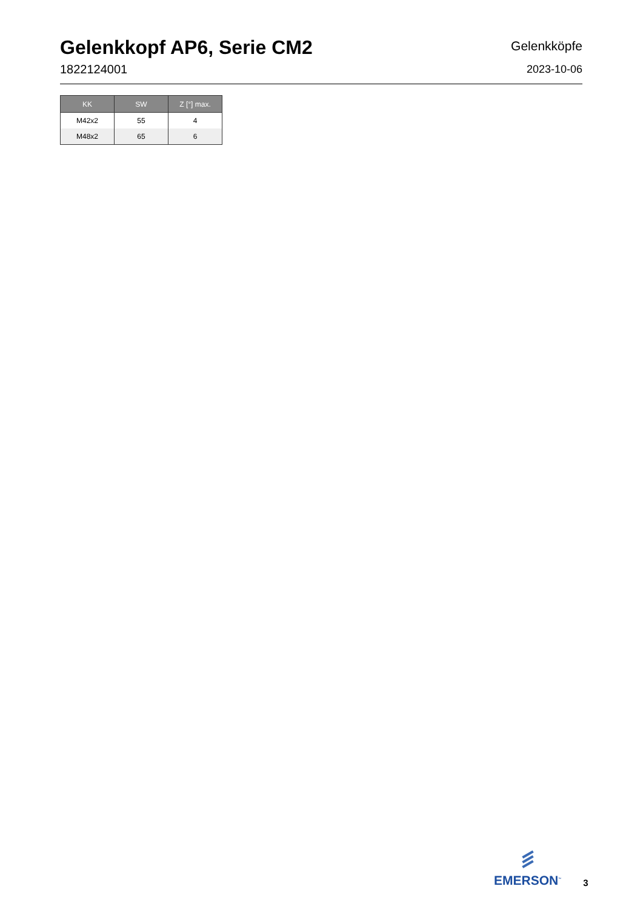Gelenkkopf AP6, Serie CM2
1822124001
Gelenkköpfe
2023-10-06
| KK | SW | Z [°] max. |
| --- | --- | --- |
| M42x2 | 55 | 4 |
| M48x2 | 65 | 6 |
EMERSON<sup>™</sup>
3